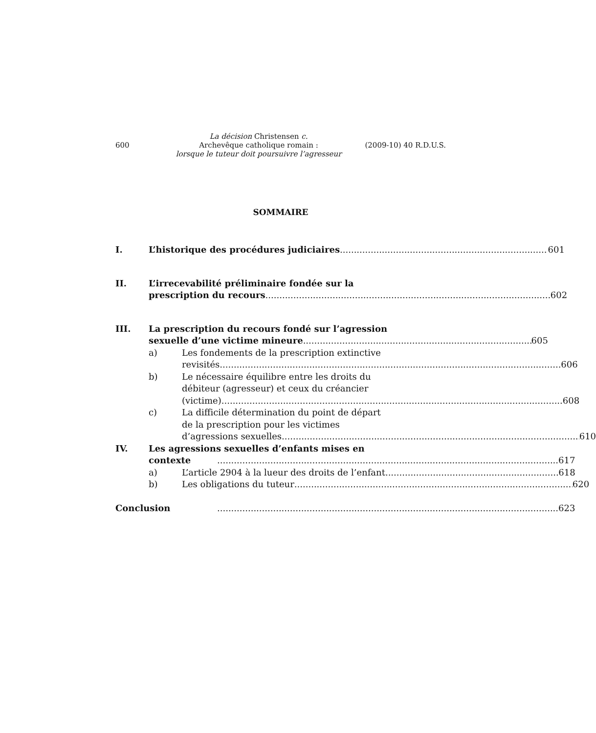600
La décision Christensen c.
Archevêque catholique romain :
lorsque le tuteur doit poursuivre l’agresseur
(2009-10) 40 R.D.U.S.
SOMMAIRE
I. L’historique des procédures judiciaires 601
II. L’irrecevabilité préliminaire fondée sur la
prescription du recours 602
III. La prescription du recours fondé sur l’agression
sexuelle d’une victime mineure 605
a) Les fondements de la prescription extinctive
revisités 606
b) Le nécessaire équilibre entre les droits du
débiteur (agresseur) et ceux du créancier
(victime) 608
c) La difficile détermination du point de départ
de la prescription pour les victimes
d’agressions sexuelles 610
IV. Les agressions sexuelles d’enfants mises en
contexte 617
a) L’article 2904 à la lueur des droits de l’enfant 618
b) Les obligations du tuteur 620
Conclusion 623